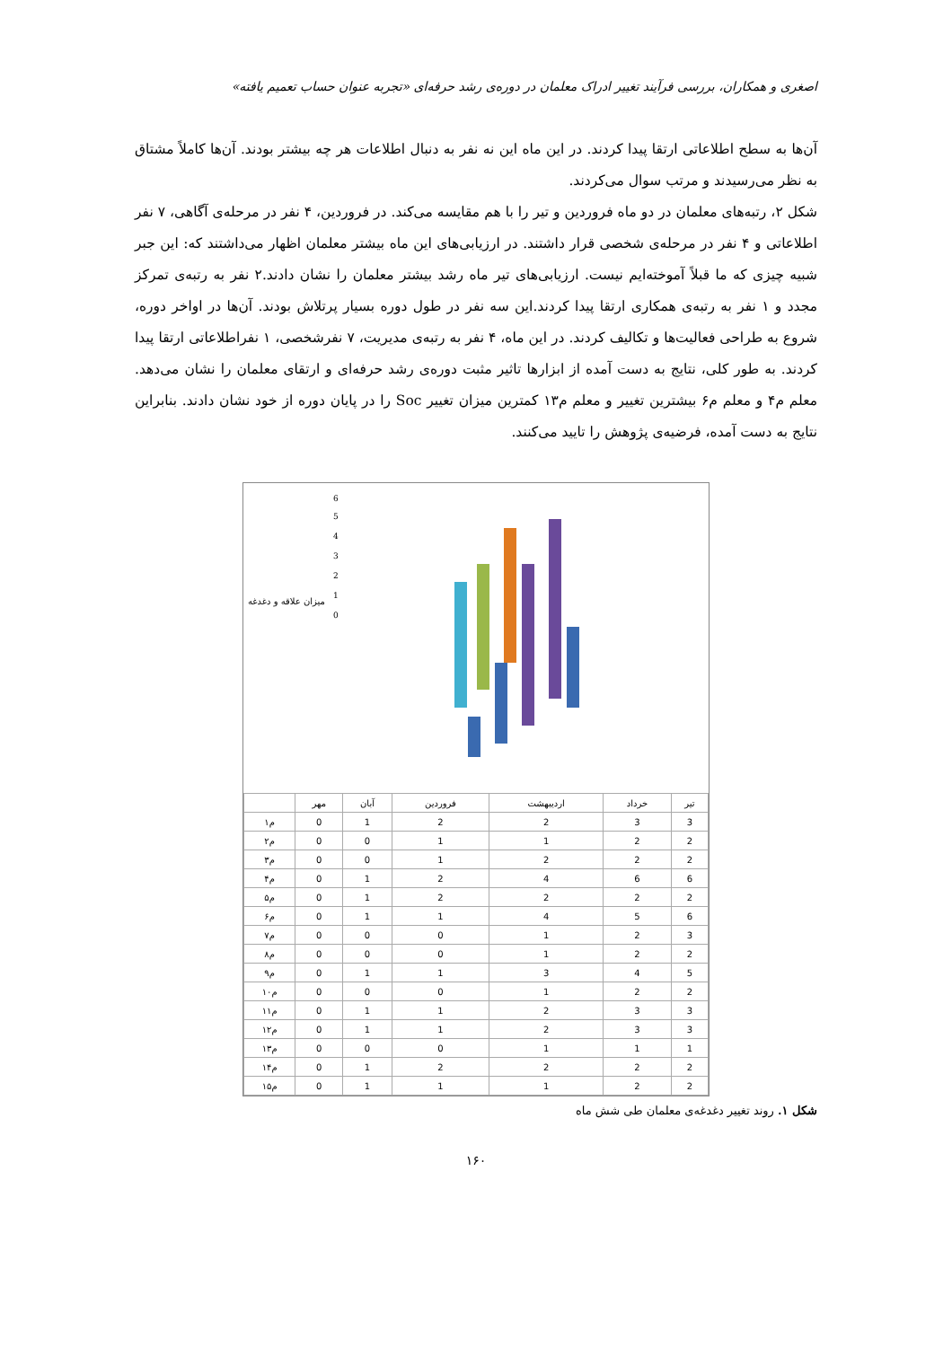اصغری و همکاران، بررسی فرآیند تغییر ادراک معلمان در دوره‌ی رشد حرفه‌ای «تجربه عنوان حساب تعمیم یافته»
آن‌ها به سطح اطلاعاتی ارتقا پیدا کردند. در این ماه این نه نفر به دنبال اطلاعات هر چه بیشتر بودند. آن‌ها کاملاً مشتاق به نظر می‌رسیدند و مرتب سوال می‌کردند.
شکل ۲، رتبه‌های معلمان در دو ماه فروردین و تیر را با هم مقایسه می‌کند. در فروردین، ۴ نفر در مرحله‌ی آگاهی، ۷ نفر اطلاعاتی و ۴ نفر در مرحله‌ی شخصی قرار داشتند. در ارزیابی‌های این ماه بیشتر معلمان اظهار می‌داشتند که: این جبر شبیه چیزی که ما قبلاً آموخته‌ایم نیست. ارزیابی‌های تیر ماه رشد بیشتر معلمان را نشان دادند.۲ نفر به رتبه‌ی تمرکز مجدد و ۱ نفر به رتبه‌ی همکاری ارتقا پیدا کردند.این سه نفر در طول دوره بسیار پرتلاش بودند. آن‌ها در اواخر دوره، شروع به طراحی فعالیت‌ها و تکالیف کردند. در این ماه، ۴ نفر به رتبه‌ی مدیریت، ۷ نفرشخصی، ۱ نفراطلاعاتی ارتقا پیدا کردند. به طور کلی، نتایج به دست آمده از ابزارها تاثیر مثبت دوره‌ی رشد حرفه‌ای و ارتقای معلمان را نشان می‌دهد. معلم م۴ و معلم م۶ بیشترین تغییر و معلم م۱۳ کمترین میزان تغییر Soc را در پایان دوره از خود نشان دادند. بنابراین نتایج به دست آمده، فرضیه‌ی پژوهش را تایید می‌کنند.
میزان علاقه و دغدغه
6
5
4
3
2
1
0
| | مهر | آبان | فروردین | اردیبهشت | خرداد | تیر |
| --- | --- | --- | --- | --- | --- | --- |
| م۱ | 0 | 1 | 2 | 2 | 3 | 3 |
| م۲ | 0 | 0 | 1 | 1 | 2 | 2 |
| م۳ | 0 | 0 | 1 | 2 | 2 | 2 |
| م۴ | 0 | 1 | 2 | 4 | 6 | 6 |
| م۵ | 0 | 1 | 2 | 2 | 2 | 2 |
| م۶ | 0 | 1 | 1 | 4 | 5 | 6 |
| م۷ | 0 | 0 | 0 | 1 | 2 | 3 |
| م۸ | 0 | 0 | 0 | 1 | 2 | 2 |
| م۹ | 0 | 1 | 1 | 3 | 4 | 5 |
| م۱۰ | 0 | 0 | 0 | 1 | 2 | 2 |
| م۱۱ | 0 | 1 | 1 | 2 | 3 | 3 |
| م۱۲ | 0 | 1 | 1 | 2 | 3 | 3 |
| م۱۳ | 0 | 0 | 0 | 1 | 1 | 1 |
| م۱۴ | 0 | 1 | 2 | 2 | 2 | 2 |
| م۱۵ | 0 | 1 | 1 | 1 | 2 | 2 |
شکل ۱. روند تغییر دغدغه‌ی معلمان طی شش ماه
۱۶۰